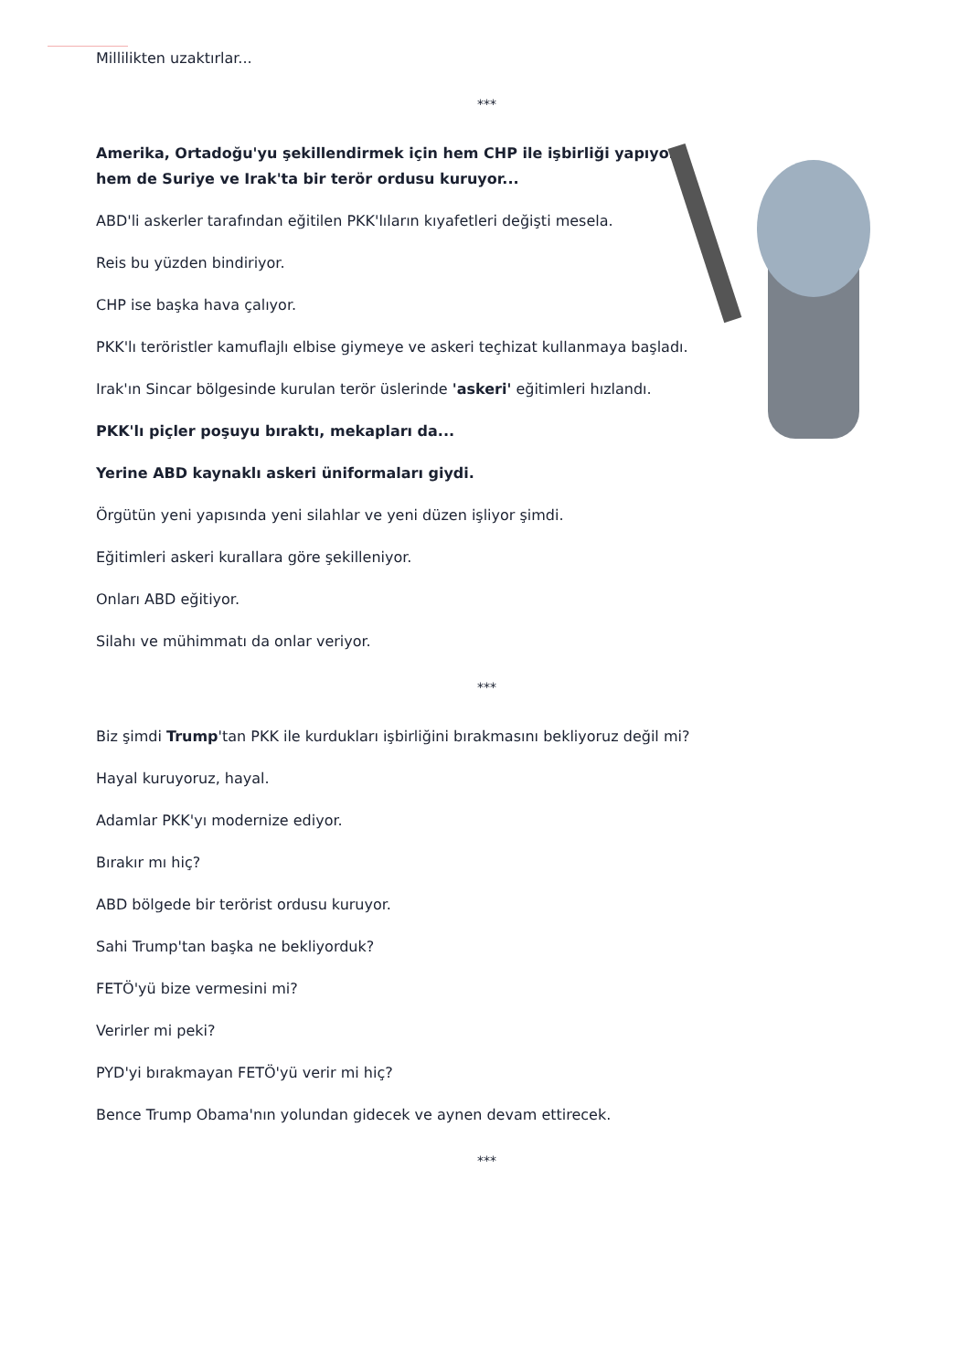Millilikten uzaktırlar...
***
Amerika, Ortadoğu'yu şekillendirmek için hem CHP ile işbirliği yapıyor hem de Suriye ve Irak'ta bir terör ordusu kuruyor...
ABD'li askerler tarafından eğitilen PKK'lıların kıyafetleri değişti mesela.
Reis bu yüzden bindiriyor.
CHP ise başka hava çalıyor.
PKK'lı teröristler kamuflajlı elbise giymeye ve askeri teçhizat kullanmaya başladı.
Irak'ın Sincar bölgesinde kurulan terör üslerinde 'askeri' eğitimleri hızlandı.
PKK'lı piçler poşuyu bıraktı, mekapları da...
Yerine ABD kaynaklı askeri üniformaları giydi.
Örgütün yeni yapısında yeni silahlar ve yeni düzen işliyor şimdi.
Eğitimleri askeri kurallara göre şekilleniyor.
Onları ABD eğitiyor.
Silahı ve mühimmatı da onlar veriyor.
***
Biz şimdi Trump'tan PKK ile kurdukları işbirliğini bırakmasını bekliyoruz değil mi?
Hayal kuruyoruz, hayal.
Adamlar PKK'yı modernize ediyor.
Bırakır mı hiç?
ABD bölgede bir terörist ordusu kuruyor.
Sahi Trump'tan başka ne bekliyorduk?
FETÖ'yü bize vermesini mi?
Verirler mi peki?
PYD'yi bırakmayan FETÖ'yü verir mi hiç?
Bence Trump Obama'nın yolundan gidecek ve aynen devam ettirecek.
***